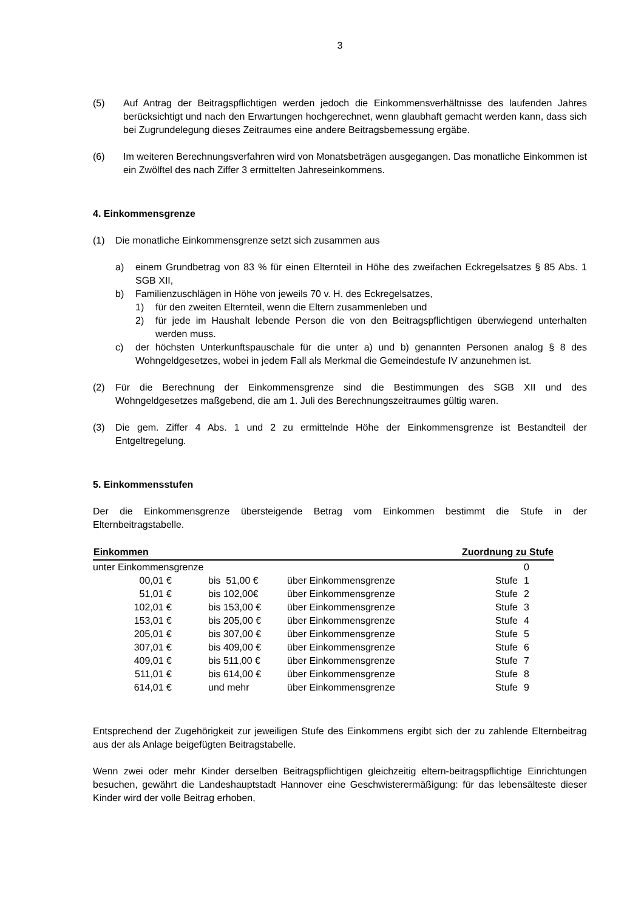3
(5) Auf Antrag der Beitragspflichtigen werden jedoch die Einkommensverhältnisse des laufenden Jahres berücksichtigt und nach den Erwartungen hochgerechnet, wenn glaubhaft gemacht werden kann, dass sich bei Zugrundelegung dieses Zeitraumes eine andere Beitragsbemessung ergäbe.
(6) Im weiteren Berechnungsverfahren wird von Monatsbeträgen ausgegangen. Das monatliche Einkommen ist ein Zwölftel des nach Ziffer 3 ermittelten Jahreseinkommens.
4. Einkommensgrenze
(1) Die monatliche Einkommensgrenze setzt sich zusammen aus
a) einem Grundbetrag von 83 % für einen Elternteil in Höhe des zweifachen Eckregelsatzes § 85 Abs. 1 SGB XII,
b) Familienzuschlägen in Höhe von jeweils 70 v. H. des Eckregelsatzes,
1) für den zweiten Elternteil, wenn die Eltern zusammenleben und
2) für jede im Haushalt lebende Person die von den Beitragspflichtigen überwiegend unterhalten werden muss.
c) der höchsten Unterkunftspauschale für die unter a) und b) genannten Personen analog § 8 des Wohngeldgesetzes, wobei in jedem Fall als Merkmal die Gemeindestufe IV anzunehmen ist.
(2) Für die Berechnung der Einkommensgrenze sind die Bestimmungen des SGB XII und des Wohngeldgesetzes maßgebend, die am 1. Juli des Berechnungszeitraumes gültig waren.
(3) Die gem. Ziffer 4 Abs. 1 und 2 zu ermittelnde Höhe der Einkommensgrenze ist Bestandteil der Entgeltregelung.
5. Einkommensstufen
Der die Einkommensgrenze übersteigende Betrag vom Einkommen bestimmt die Stufe in der Elternbeitragstabelle.
| Einkommen | | | Zuordnung zu Stufe | |
| --- | --- | --- | --- | --- |
| unter Einkommensgrenze | | | | 0 |
| 00,01 € | bis 51,00 € | über Einkommensgrenze | Stufe | 1 |
| 51,01 € | bis 102,00€ | über Einkommensgrenze | Stufe | 2 |
| 102,01 € | bis 153,00 € | über Einkommensgrenze | Stufe | 3 |
| 153,01 € | bis 205,00 € | über Einkommensgrenze | Stufe | 4 |
| 205,01 € | bis 307,00 € | über Einkommensgrenze | Stufe | 5 |
| 307,01 € | bis 409,00 € | über Einkommensgrenze | Stufe | 6 |
| 409,01 € | bis 511,00 € | über Einkommensgrenze | Stufe | 7 |
| 511,01 € | bis 614,00 € | über Einkommensgrenze | Stufe | 8 |
| 614,01 € | und mehr | über Einkommensgrenze | Stufe | 9 |
Entsprechend der Zugehörigkeit zur jeweiligen Stufe des Einkommens ergibt sich der zu zahlende Elternbeitrag aus der als Anlage beigefügten Beitragstabelle.
Wenn zwei oder mehr Kinder derselben Beitragspflichtigen gleichzeitig eltern-beitragspflichtige Einrichtungen besuchen, gewährt die Landeshauptstadt Hannover eine Geschwisterermäßigung: für das lebensälteste dieser Kinder wird der volle Beitrag erhoben,